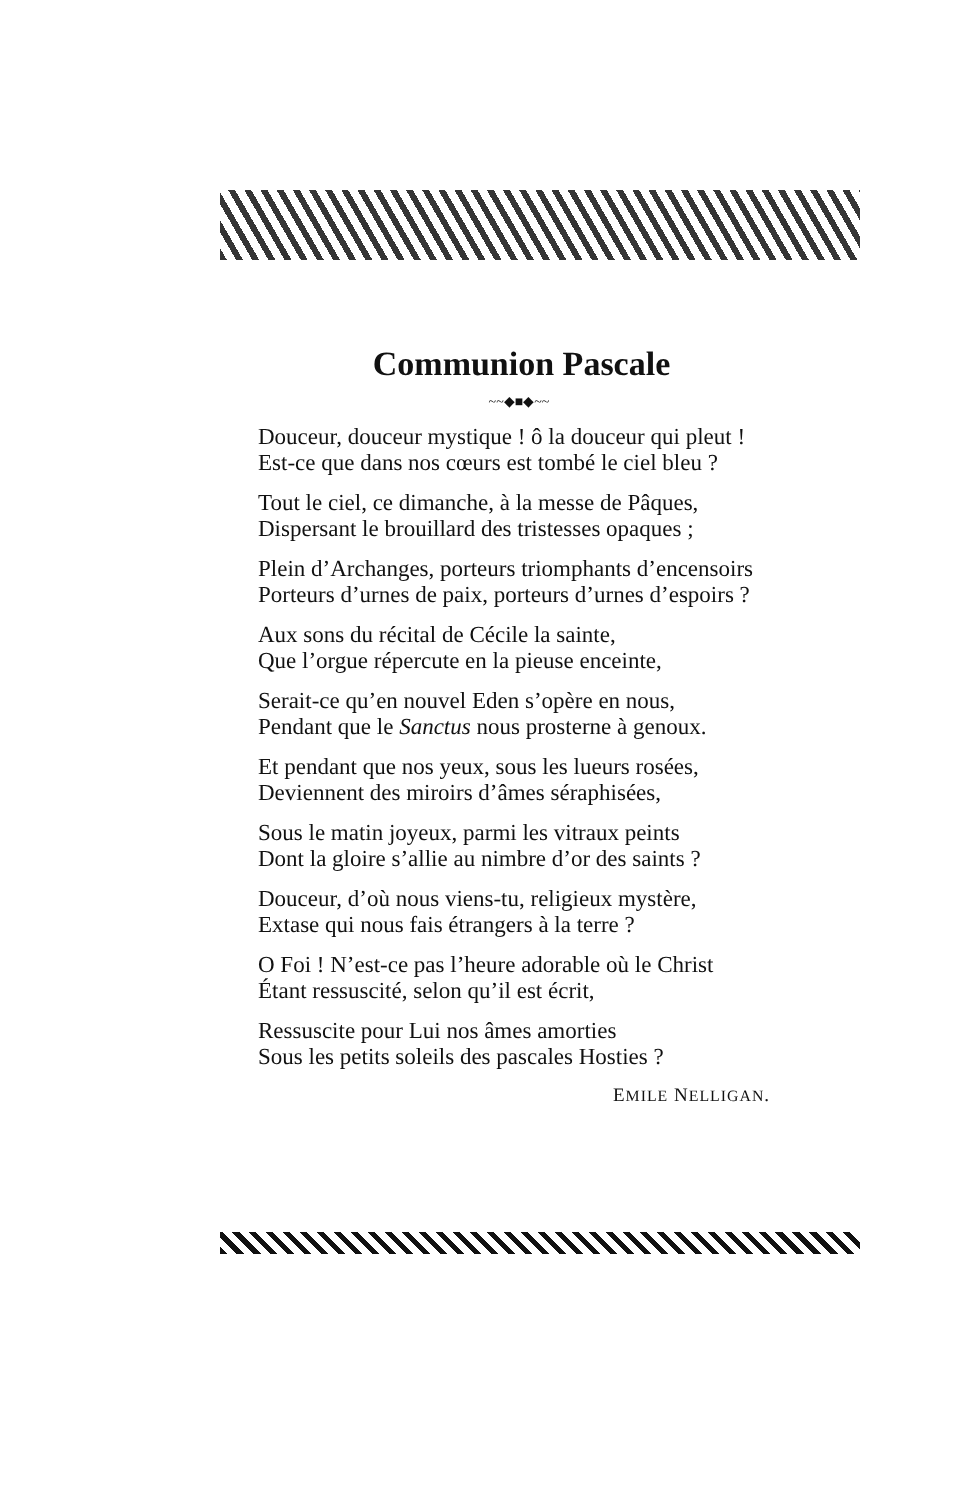Communion Pascale
~~◆■◆~~
Douceur, douceur mystique ! ô la douceur qui pleut !
Est-ce que dans nos cœurs est tombé le ciel bleu ?
Tout le ciel, ce dimanche, à la messe de Pâques,
Dispersant le brouillard des tristesses opaques ;
Plein d’Archanges, porteurs triomphants d’encensoirs
Porteurs d’urnes de paix, porteurs d’urnes d’espoirs ?
Aux sons du récital de Cécile la sainte,
Que l’orgue répercute en la pieuse enceinte,
Serait-ce qu’en nouvel Eden s’opère en nous,
Pendant que le Sanctus nous prosterne à genoux.
Et pendant que nos yeux, sous les lueurs rosées,
Deviennent des miroirs d’âmes séraphisées,
Sous le matin joyeux, parmi les vitraux peints
Dont la gloire s’allie au nimbre d’or des saints ?
Douceur, d’où nous viens-tu, religieux mystère,
Extase qui nous fais étrangers à la terre ?
O Foi ! N’est-ce pas l’heure adorable où le Christ
Étant ressuscité, selon qu’il est écrit,
Ressuscite pour Lui nos âmes amorties
Sous les petits soleils des pascales Hosties ?
EMILE NELLIGAN.